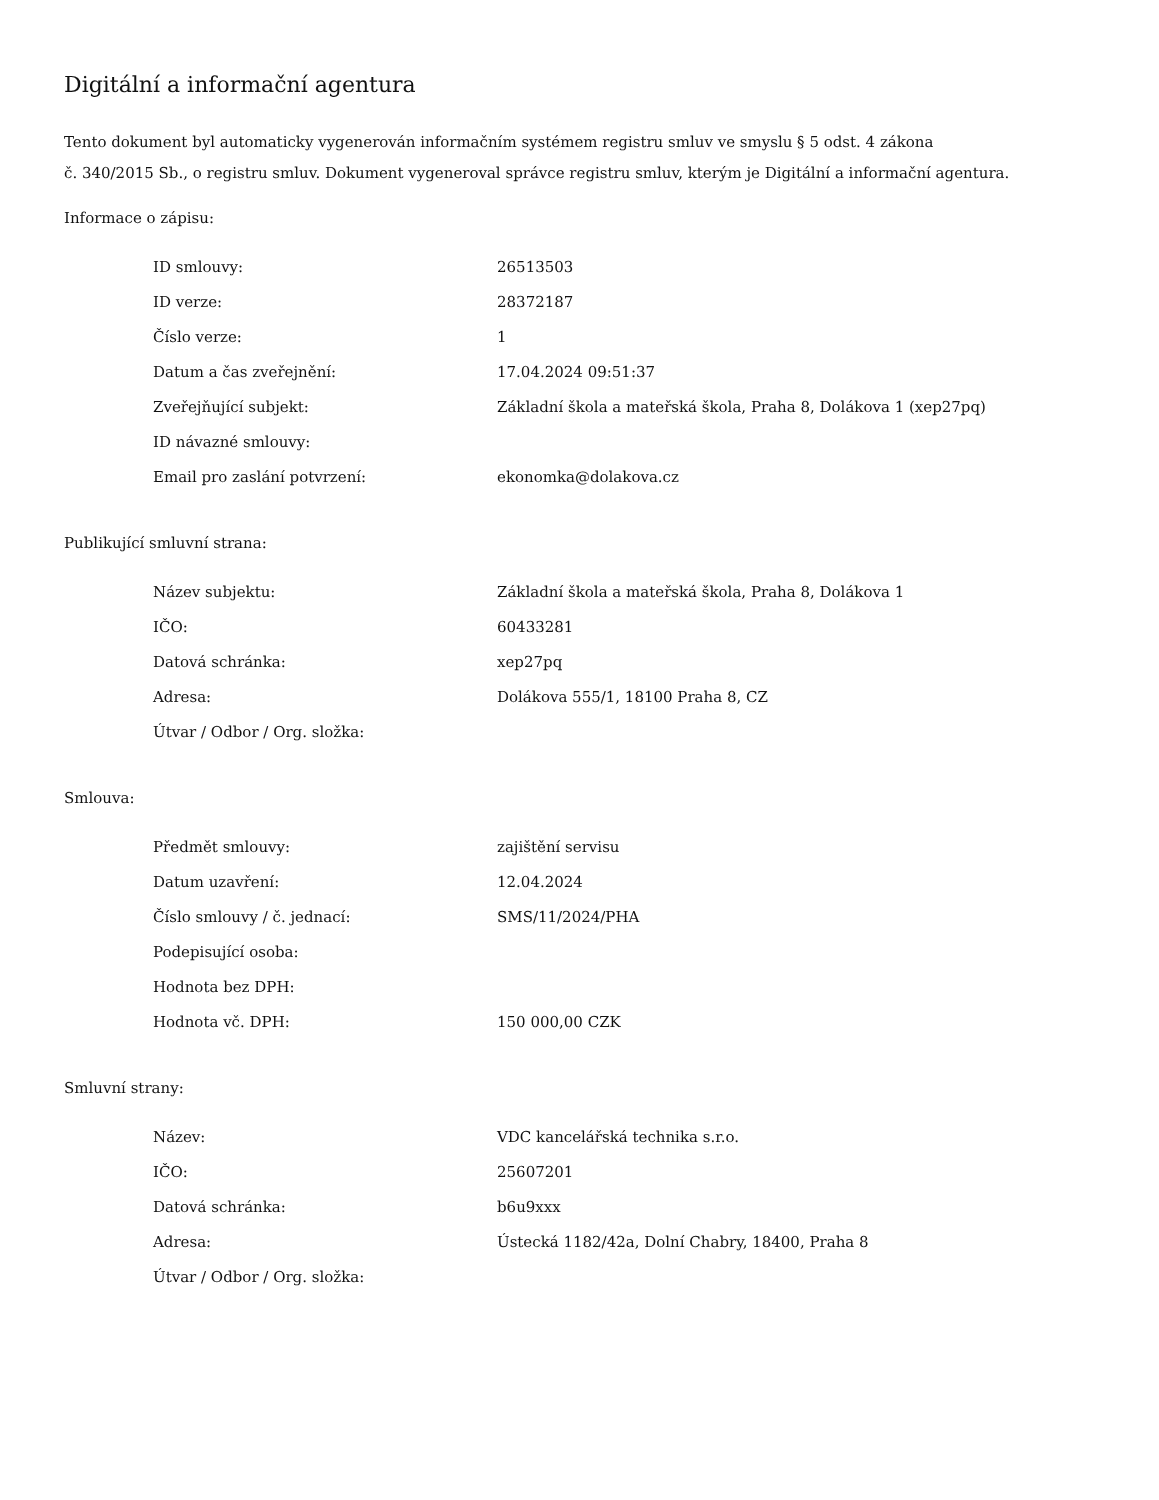Digitální a informační agentura
Tento dokument byl automaticky vygenerován informačním systémem registru smluv ve smyslu § 5 odst. 4 zákona
č. 340/2015 Sb., o registru smluv. Dokument vygeneroval správce registru smluv, kterým je Digitální a informační agentura.
Informace o zápisu:
| ID smlouvy: | 26513503 |
| ID verze: | 28372187 |
| Číslo verze: | 1 |
| Datum a čas zveřejnění: | 17.04.2024 09:51:37 |
| Zveřejňující subjekt: | Základní škola a mateřská škola, Praha 8, Dolákova 1 (xep27pq) |
| ID návazné smlouvy: | |
| Email pro zaslání potvrzení: | ekonomka@dolakova.cz |
Publikující smluvní strana:
| Název subjektu: | Základní škola a mateřská škola, Praha 8, Dolákova 1 |
| IČO: | 60433281 |
| Datová schránka: | xep27pq |
| Adresa: | Dolákova 555/1, 18100 Praha 8, CZ |
| Útvar / Odbor / Org. složka: | |
Smlouva:
| Předmět smlouvy: | zajištění servisu |
| Datum uzavření: | 12.04.2024 |
| Číslo smlouvy / č. jednací: | SMS/11/2024/PHA |
| Podepisující osoba: | |
| Hodnota bez DPH: | |
| Hodnota vč. DPH: | 150 000,00 CZK |
Smluvní strany:
| Název: | VDC kancelářská technika s.r.o. |
| IČO: | 25607201 |
| Datová schránka: | b6u9xxx |
| Adresa: | Ústecká 1182/42a, Dolní Chabry, 18400, Praha 8 |
| Útvar / Odbor / Org. složka: | |